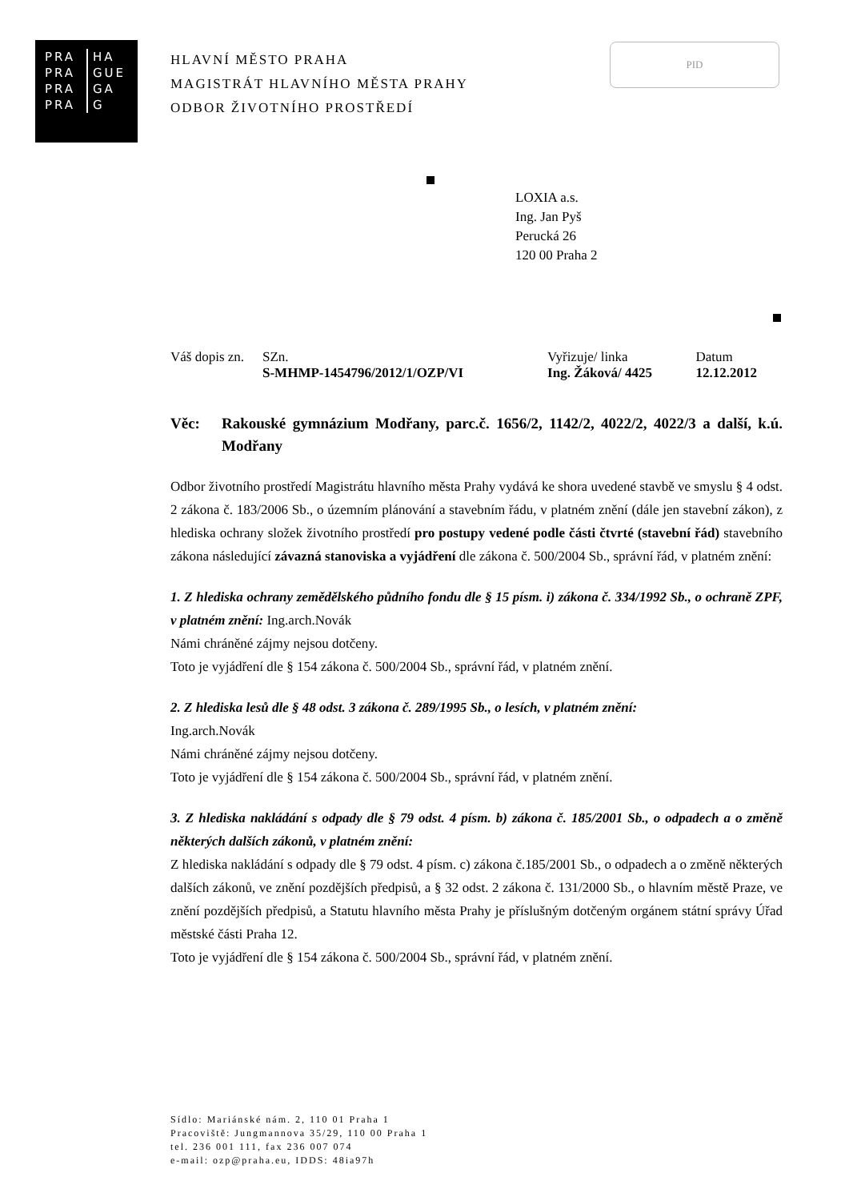PRA HA
PRA GUE
PRA GA
PRA G
HLAVNÍ MĚSTO PRAHA
MAGISTRÁT HLAVNÍHO MĚSTA PRAHY
ODBOR ŽIVOTNÍHO PROSTŘEDÍ
PID
LOXIA a.s.
Ing. Jan Pyš
Perucká 26
120 00 Praha 2
| Váš dopis zn. | SZn. | Vyřizuje/ linka | Datum |
| | S-MHMP-1454796/2012/1/OZP/VI | Ing. Žáková/ 4425 | 12.12.2012 |
Věc: Rakouské gymnázium Modřany, parc.č. 1656/2, 1142/2, 4022/2, 4022/3 a další, k.ú. Modřany
Odbor životního prostředí Magistrátu hlavního města Prahy vydává ke shora uvedené stavbě ve smyslu § 4 odst. 2 zákona č. 183/2006 Sb., o územním plánování a stavebním řádu, v platném znění (dále jen stavební zákon), z hlediska ochrany složek životního prostředí pro postupy vedené podle části čtvrté (stavební řád) stavebního zákona následující závazná stanoviska a vyjádření dle zákona č. 500/2004 Sb., správní řád, v platném znění:
1. Z hlediska ochrany zemědělského půdního fondu dle § 15 písm. i) zákona č. 334/1992 Sb., o ochraně ZPF, v platném znění: Ing.arch.Novák
Námi chráněné zájmy nejsou dotčeny.
Toto je vyjádření dle § 154 zákona č. 500/2004 Sb., správní řád, v platném znění.
2. Z hlediska lesů dle § 48 odst. 3 zákona č. 289/1995 Sb., o lesích, v platném znění:
Ing.arch.Novák
Námi chráněné zájmy nejsou dotčeny.
Toto je vyjádření dle § 154 zákona č. 500/2004 Sb., správní řád, v platném znění.
3. Z hlediska nakládání s odpady dle § 79 odst. 4 písm. b) zákona č. 185/2001 Sb., o odpadech a o změně některých dalších zákonů, v platném znění:
Z hlediska nakládání s odpady dle § 79 odst. 4 písm. c) zákona č.185/2001 Sb., o odpadech a o změně některých dalších zákonů, ve znění pozdějších předpisů, a § 32 odst. 2 zákona č. 131/2000 Sb., o hlavním městě Praze, ve znění pozdějších předpisů, a Statutu hlavního města Prahy je příslušným dotčeným orgánem státní správy Úřad městské části Praha 12.
Toto je vyjádření dle § 154 zákona č. 500/2004 Sb., správní řád, v platném znění.
Sídlo: Mariánské nám. 2, 110 01 Praha 1
Pracoviště: Jungmannova 35/29, 110 00 Praha 1
tel. 236 001 111, fax 236 007 074
e-mail: ozp@praha.eu, IDDS: 48ia97h